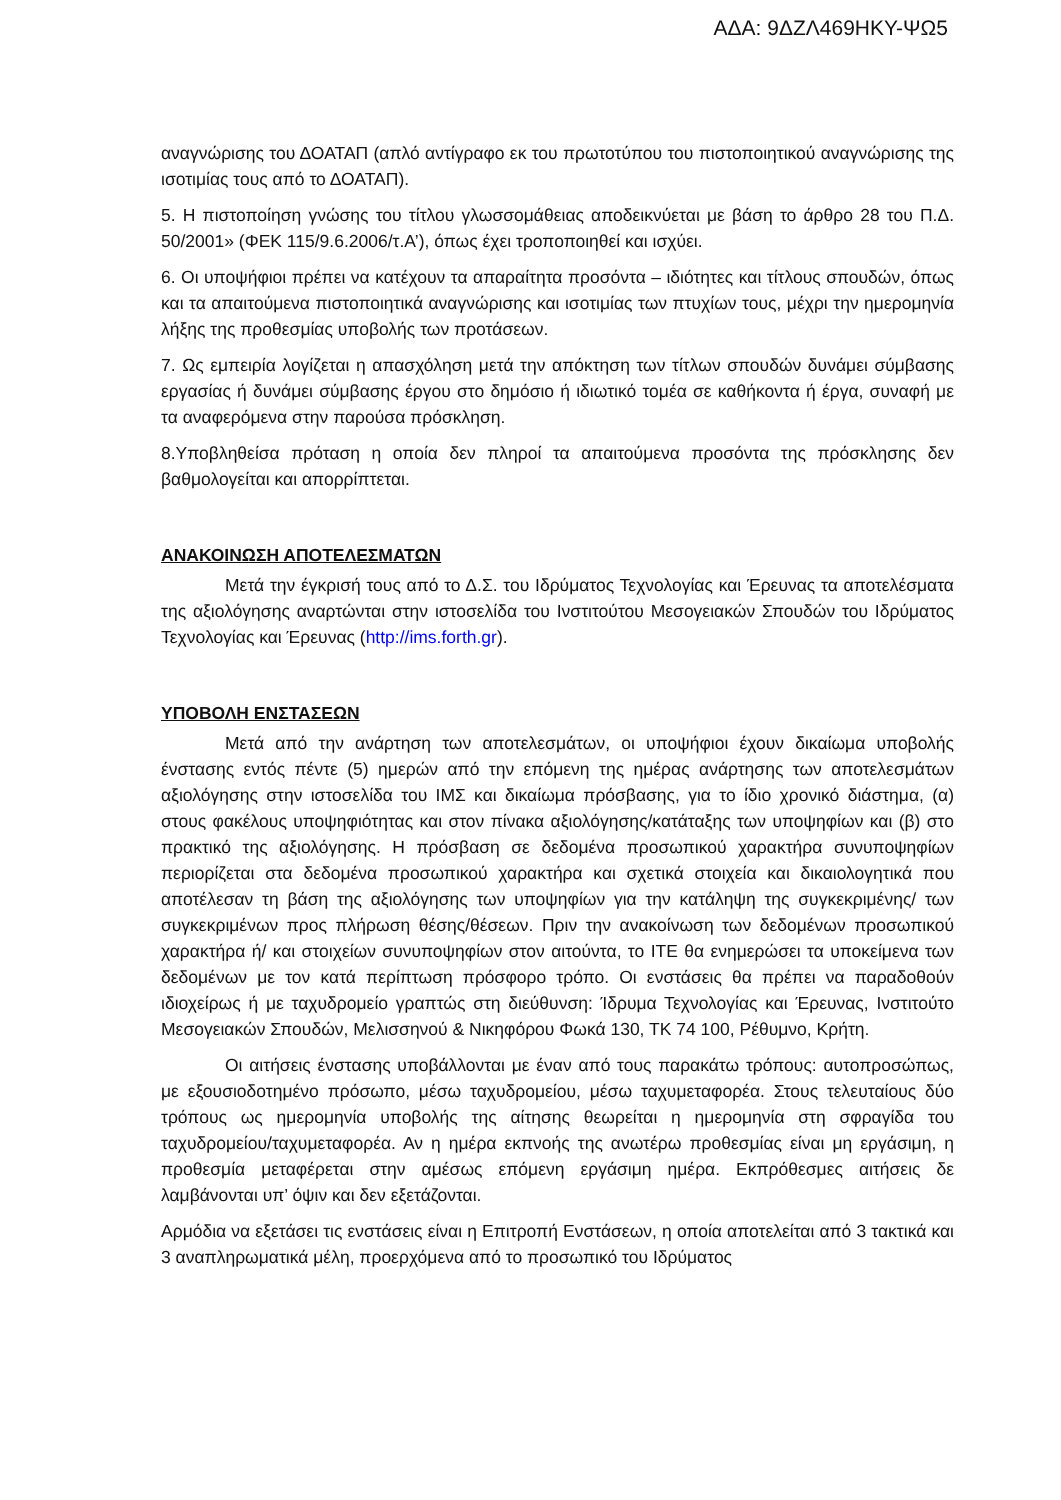ΑΔΑ: 9ΔΖΛ469ΗΚΥ-ΨΩ5
αναγνώρισης του ΔΟΑΤΑΠ (απλό αντίγραφο εκ του πρωτοτύπου του πιστοποιητικού αναγνώρισης της ισοτιμίας τους από το ΔΟΑΤΑΠ).
5. Η πιστοποίηση γνώσης του τίτλου γλωσσομάθειας αποδεικνύεται με βάση το άρθρο 28 του Π.Δ. 50/2001» (ΦΕΚ 115/9.6.2006/τ.Α’), όπως έχει τροποποιηθεί και ισχύει.
6. Οι υποψήφιοι πρέπει να κατέχουν τα απαραίτητα προσόντα – ιδιότητες και τίτλους σπουδών, όπως και τα απαιτούμενα πιστοποιητικά αναγνώρισης και ισοτιμίας των πτυχίων τους, μέχρι την ημερομηνία λήξης της προθεσμίας υποβολής των προτάσεων.
7. Ως εμπειρία λογίζεται η απασχόληση μετά την απόκτηση των τίτλων σπουδών δυνάμει σύμβασης εργασίας ή δυνάμει σύμβασης έργου στο δημόσιο ή ιδιωτικό τομέα σε καθήκοντα ή έργα, συναφή με τα αναφερόμενα στην παρούσα πρόσκληση.
8.Υποβληθείσα πρόταση η οποία δεν πληροί τα απαιτούμενα προσόντα της πρόσκλησης δεν βαθμολογείται και απορρίπτεται.
ΑΝΑΚΟΙΝΩΣΗ ΑΠΟΤΕΛΕΣΜΑΤΩΝ
Μετά την έγκρισή τους από το Δ.Σ. του Ιδρύματος Τεχνολογίας και Έρευνας τα αποτελέσματα της αξιολόγησης αναρτώνται στην ιστοσελίδα του Ινστιτούτου Μεσογειακών Σπουδών του Ιδρύματος Τεχνολογίας και Έρευνας (http://ims.forth.gr).
ΥΠΟΒΟΛΗ ΕΝΣΤΑΣΕΩΝ
Μετά από την ανάρτηση των αποτελεσμάτων, οι υποψήφιοι έχουν δικαίωμα υποβολής ένστασης εντός πέντε (5) ημερών από την επόμενη της ημέρας ανάρτησης των αποτελεσμάτων αξιολόγησης στην ιστοσελίδα του ΙΜΣ και δικαίωμα πρόσβασης, για το ίδιο χρονικό διάστημα, (α) στους φακέλους υποψηφιότητας και στον πίνακα αξιολόγησης/κατάταξης των υποψηφίων και (β) στο πρακτικό της αξιολόγησης. Η πρόσβαση σε δεδομένα προσωπικού χαρακτήρα συνυποψηφίων περιορίζεται στα δεδομένα προσωπικού χαρακτήρα και σχετικά στοιχεία και δικαιολογητικά που αποτέλεσαν τη βάση της αξιολόγησης των υποψηφίων για την κατάληψη της συγκεκριμένης/ των συγκεκριμένων προς πλήρωση θέσης/θέσεων. Πριν την ανακοίνωση των δεδομένων προσωπικού χαρακτήρα ή/ και στοιχείων συνυποψηφίων στον αιτούντα, το ΙΤΕ θα ενημερώσει τα υποκείμενα των δεδομένων με τον κατά περίπτωση πρόσφορο τρόπο. Οι ενστάσεις θα πρέπει να παραδοθούν ιδιοχείρως ή με ταχυδρομείο γραπτώς στη διεύθυνση: Ίδρυμα Τεχνολογίας και Έρευνας, Ινστιτούτο Μεσογειακών Σπουδών, Μελισσηνού & Νικηφόρου Φωκά 130, ΤΚ 74 100, Ρέθυμνο, Κρήτη.
Οι αιτήσεις ένστασης υποβάλλονται με έναν από τους παρακάτω τρόπους: αυτοπροσώπως, με εξουσιοδοτημένο πρόσωπο, μέσω ταχυδρομείου, μέσω ταχυμεταφορέα. Στους τελευταίους δύο τρόπους ως ημερομηνία υποβολής της αίτησης θεωρείται η ημερομηνία στη σφραγίδα του ταχυδρομείου/ταχυμεταφορέα. Αν η ημέρα εκπνοής της ανωτέρω προθεσμίας είναι μη εργάσιμη, η προθεσμία μεταφέρεται στην αμέσως επόμενη εργάσιμη ημέρα. Εκπρόθεσμες αιτήσεις δε λαμβάνονται υπ’ όψιν και δεν εξετάζονται.
Αρμόδια να εξετάσει τις ενστάσεις είναι η Επιτροπή Ενστάσεων, η οποία αποτελείται από 3 τακτικά και 3 αναπληρωματικά μέλη, προερχόμενα από το προσωπικό του Ιδρύματος